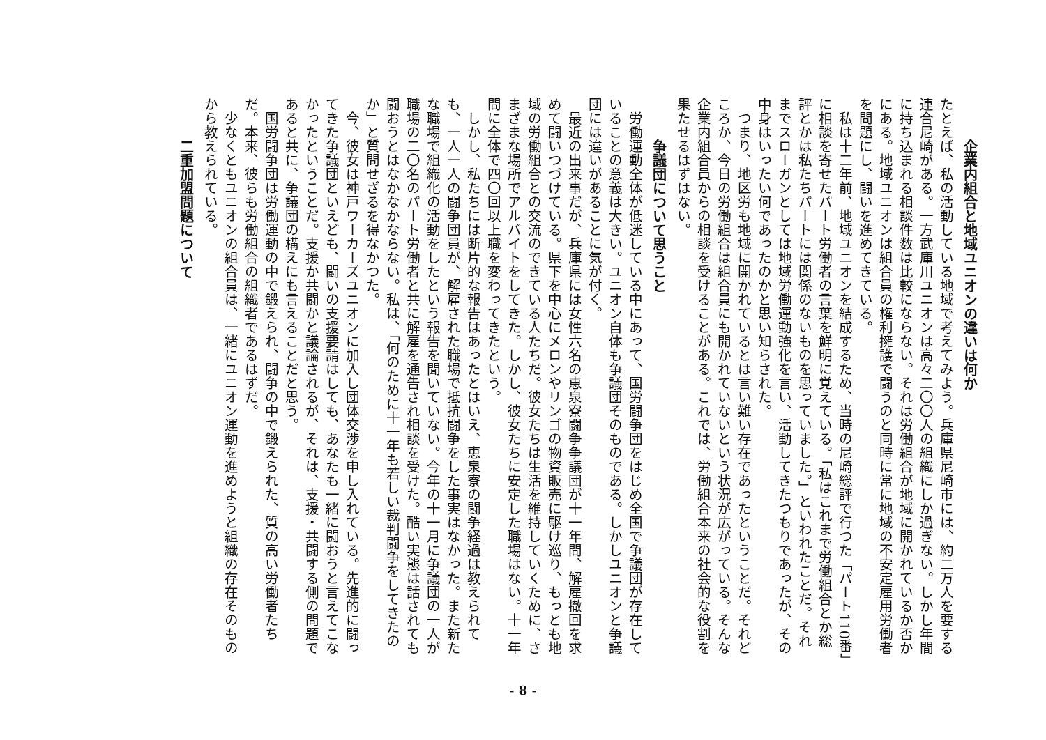企業内組合と地域ユニオンの違いは何か
たとえば、私の活動している地域で考えてみよう。兵庫県尼崎市には、約二万人を要する連合尼崎がある。一方武庫川ユニオンは高々二〇〇人の組織にしか過ぎない。しかし年間に持ち込まれる相談件数は比較にならない。それは労働組合が地域に開かれているか否かにある。地域ユニオンは組合員の権利擁護で闘うのと同時に常に地域の不安定雇用労働者を問題にし、闘いを進めてきている。
私は十二年前、地域ユニオンを結成するため、当時の尼崎総評で行つた「パート110番」に相談を寄せたパート労働者の言葉を鮮明に覚えている。「私はこれまで労働組合とか総評とかは私たちパートには関係のないものを思っていました。」といわれたことだ。それまでスローガンとしては地域労働運動強化を言い、活動してきたつもりであったが、その中身はいったい何であったのかと思い知らされた。
つまり、地区労も地域に開かれているとは言い難い存在であったということだ。それどころか、今日の労働組合は組合員にも開かれていないという状況が広がっている。そんな企業内組合員からの相談を受けることがある。これでは、労働組合本来の社会的な役割を果たせるはずはない。
争議団について思うこと
労働運動全体が低迷している中にあって、国労闘争団をはじめ全国で争議団が存在していることの意義は大きい。ユニオン自体も争議団そのものである。しかしユニオンと争議団には違いがあることに気が付く。
最近の出来事だが、兵庫県には女性六名の恵泉寮闘争争議団が十一年間、解雇撤回を求めて闘いつづけている。県下を中心にメロンやリンゴの物資販売に駆け巡り、もっとも地域の労働組合との交流のできている人たちだ。彼女たちは生活を維持していくために、さまざまな場所でアルバイトをしてきた。しかし、彼女たちに安定した職場はない。十一年間に全体で四〇回以上職を変わってきたという。
しかし、私たちには断片的な報告はあったとはいえ、恵泉寮の闘争経過は教えられても、一人一人の闘争団員が、解雇された職場で抵抗闘争をした事実はなかった。また新たな職場で組織化の活動をしたという報告を聞いていない。今年の十一月に争議団の一人が職場の二〇名のパート労働者と共に解雇を通告され相談を受けた。酷い実態は話されても闘おうとはなかなかならない。私は、「何のために十一年も若しい裁判闘争をしてきたのか」と質問せざるを得なかつた。
今、彼女は神戸ワーカーズユニオンに加入し団体交渉を申し入れている。先進的に闘ってきた争議団といえども、闘いの支援要請はしても、あなたも一緒に闘おうと言えてこなかったということだ。支援か共闘かと議論されるが、それは、支援・共闘する側の問題であると共に、争議団の構えにも言えることだと思う。
国労闘争団は労働運動の中で鍛えられ、闘争の中で鍛えられた、質の高い労働者たちだ。本来、彼らも労働組合の組織者であるはずだ。
少なくともユニオンの組合員は、一緒にユニオン運動を進めようと組織の存在そのものから教えられている。
二重加盟問題について
- 8 -